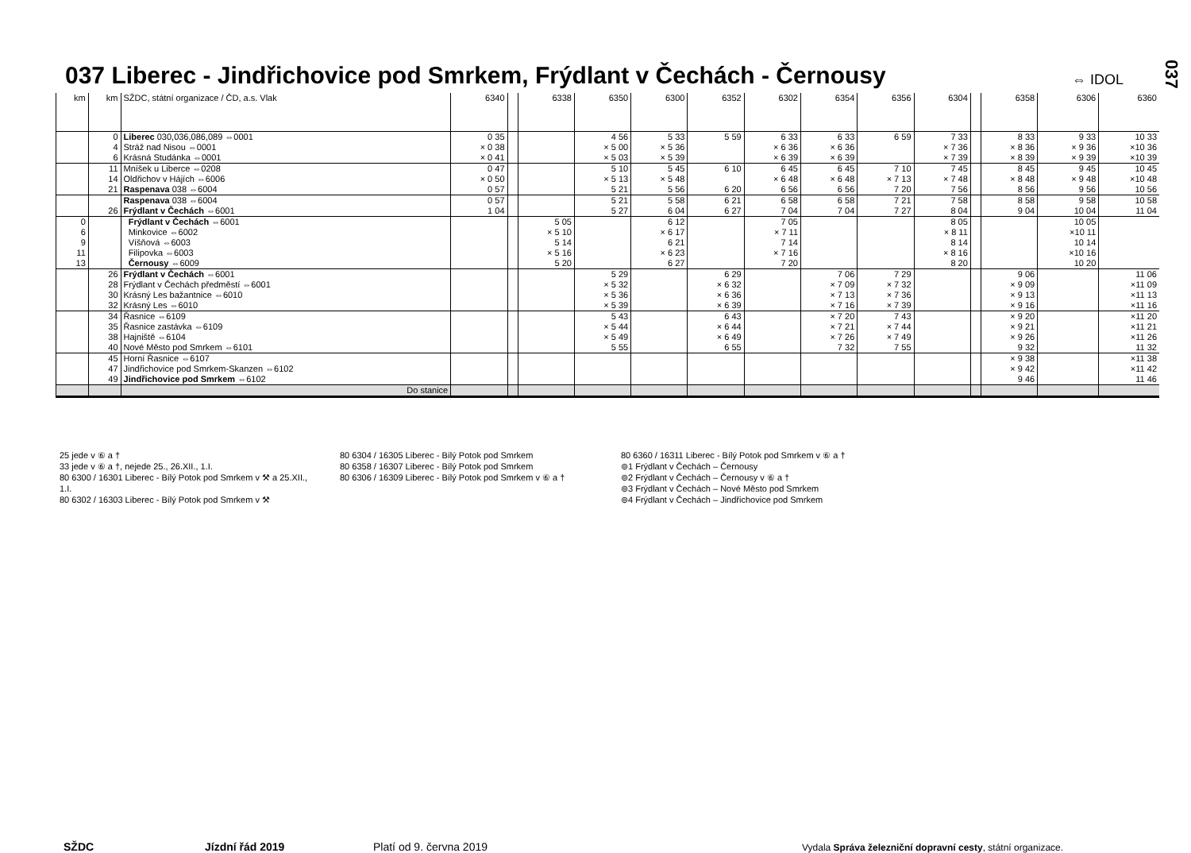037 Liberec - Jindřichovice pod Smrkem, Frýdlant v Čechách - Černousy
⇔ IDOL
037
| km | km | SŽDC, státní organizace / ČD, a.s. Vlak | 6340 | | 6338 | 6350 | 6300 | 6352 | 6302 | 6354 | 6356 | 6304 | | 6358 | 6306 | 6360 |
| --- | --- | --- | --- | --- | --- | --- | --- | --- | --- | --- | --- | --- | --- | --- | --- | --- |
| | 0 | Liberec 030,036,086,089 ⇔0001 | 0 35 | | | 4 56 | 5 33 | 5 59 | 6 33 | 6 33 | 6 59 | 7 33 | | 8 33 | 9 33 | 10 33 |
| | 4 | Stráž nad Nisou ⇔0001 | × 0 38 | | | × 5 00 | × 5 36 | | × 6 36 | × 6 36 | | × 7 36 | | × 8 36 | × 9 36 | ×10 36 |
| | 6 | Krásná Studánka ⇔0001 | × 0 41 | | | × 5 03 | × 5 39 | | × 6 39 | × 6 39 | | × 7 39 | | × 8 39 | × 9 39 | ×10 39 |
| | 11 | Mníšek u Liberce ⇔0208 | 0 47 | | | 5 10 | 5 45 | 6 10 | 6 45 | 6 45 | 7 10 | 7 45 | | 8 45 | 9 45 | 10 45 |
| | 14 | Oldřichov v Hájích ⇔6006 | × 0 50 | | | × 5 13 | × 5 48 | | × 6 48 | × 6 48 | × 7 13 | × 7 48 | | × 8 48 | × 9 48 | ×10 48 |
| | 21 | Raspenava 038 ⇔6004 | 0 57 | | | 5 21 | 5 56 | 6 20 | 6 56 | 6 56 | 7 20 | 7 56 | | 8 56 | 9 56 | 10 56 |
| | | Raspenava 038 ⇔6004 | 0 57 | | | 5 21 | 5 58 | 6 21 | 6 58 | 6 58 | 7 21 | 7 58 | | 8 58 | 9 58 | 10 58 |
| | 26 | Frýdlant v Čechách ⇔6001 | 1 04 | | | 5 27 | 6 04 | 6 27 | 7 04 | 7 04 | 7 27 | 8 04 | | 9 04 | 10 04 | 11 04 |
| 0 | | Frýdlant v Čechách ⇔6001 | | | 5 05 | | 6 12 | | 7 05 | | | 8 05 | | | 10 05 | |
| 6 | | Minkovice ⇔6002 | | | × 5 10 | | × 6 17 | | × 7 11 | | | × 8 11 | | | ×10 11 | |
| 9 | | Víšňová ⇔6003 | | | 5 14 | | 6 21 | | 7 14 | | | 8 14 | | | 10 14 | |
| 11 | | Filipovka ⇔6003 | | | × 5 16 | | × 6 23 | | × 7 16 | | | × 8 16 | | | ×10 16 | |
| 13 | | Černousy ⇔6009 | | | 5 20 | | 6 27 | | 7 20 | | | 8 20 | | | 10 20 | |
| | 26 | Frýdlant v Čechách ⇔6001 | | | | 5 29 | | 6 29 | | 7 06 | 7 29 | | | 9 06 | | 11 06 |
| | 28 | Frýdlant v Čechách předměstí ⇔6001 | | | | × 5 32 | | × 6 32 | | × 7 09 | × 7 32 | | | × 9 09 | | ×11 09 |
| | 30 | Krásný Les bažantnice ⇔6010 | | | | × 5 36 | | × 6 36 | | × 7 13 | × 7 36 | | | × 9 13 | | ×11 13 |
| | 32 | Krásný Les ⇔6010 | | | | × 5 39 | | × 6 39 | | × 7 16 | × 7 39 | | | × 9 16 | | ×11 16 |
| | 34 | Řasnice ⇔6109 | | | | 5 43 | | 6 43 | | × 7 20 | 7 43 | | | × 9 20 | | ×11 20 |
| | 35 | Řasnice zastávka ⇔6109 | | | | × 5 44 | | × 6 44 | | × 7 21 | × 7 44 | | | × 9 21 | | ×11 21 |
| | 38 | Hajniště ⇔6104 | | | | × 5 49 | | × 6 49 | | × 7 26 | × 7 49 | | | × 9 26 | | ×11 26 |
| | 40 | Nové Město pod Smrkem ⇔6101 | | | | 5 55 | | 6 55 | | 7 32 | 7 55 | | | 9 32 | | 11 32 |
| | 45 | Horní Řasnice ⇔6107 | | | | | | | | | | | | × 9 38 | | ×11 38 |
| | 47 | Jindřichovice pod Smrkem-Skanzen ⇔6102 | | | | | | | | | | | | × 9 42 | | ×11 42 |
| | 49 | Jindřichovice pod Smrkem ⇔6102 | | | | | | | | | | | | 9 46 | | 11 46 |
| | | Do stanice | | | | | | | | | | | | | | |
25 jede v ⑥ a †
33 jede v ⑥ a †, nejede 25., 26.XII., 1.I.
80 6300 / 16301 Liberec - Bílý Potok pod Smrkem v ⚒ a 25.XII., 1.I.
80 6302 / 16303 Liberec - Bílý Potok pod Smrkem v ⚒
80 6304 / 16305 Liberec - Bílý Potok pod Smrkem
80 6358 / 16307 Liberec - Bílý Potok pod Smrkem
80 6306 / 16309 Liberec - Bílý Potok pod Smrkem v ⑥ a †
80 6360 / 16311 Liberec - Bílý Potok pod Smrkem v ⑥ a †
⊚1 Frýdlant v Čechách – Černousy
⊚2 Frýdlant v Čechách – Černousy v ⑥ a †
⊚3 Frýdlant v Čechách – Nové Město pod Smrkem
⊚4 Frýdlant v Čechách – Jindřichovice pod Smrkem
SŽDC Jízdní řád 2019 Platí od 9. června 2019
Vydala Správa železniční dopravní cesty, státní organizace.